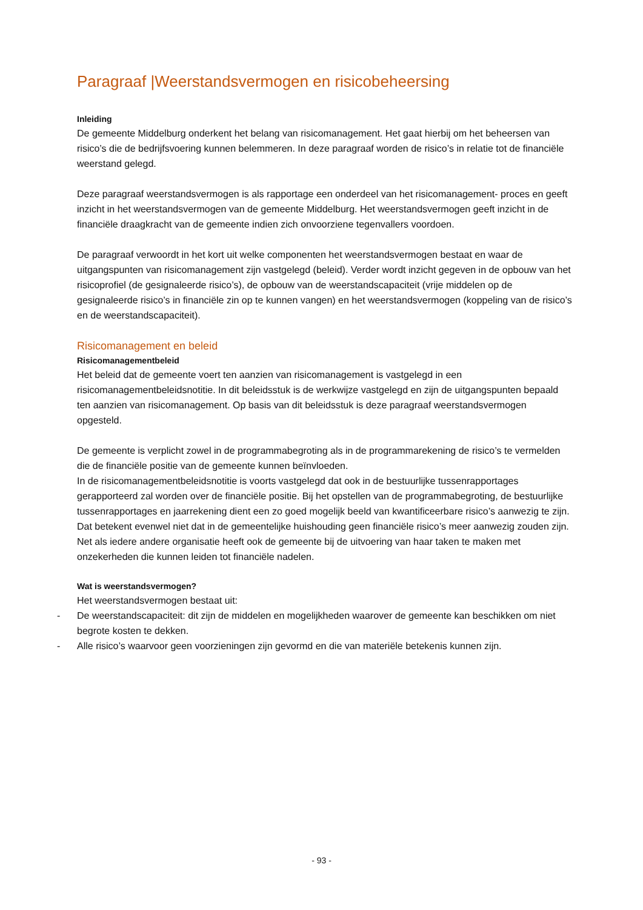Paragraaf |Weerstandsvermogen en risicobeheersing
Inleiding
De gemeente Middelburg onderkent het belang van risicomanagement. Het gaat hierbij om het beheersen van risico’s die de bedrijfsvoering kunnen belemmeren. In deze paragraaf worden de risico’s in relatie tot de financiële weerstand gelegd.
Deze paragraaf weerstandsvermogen is als rapportage een onderdeel van het risicomanagement- proces en geeft inzicht in het weerstandsvermogen van de gemeente Middelburg. Het weerstandsvermogen geeft inzicht in de financiële draagkracht van de gemeente indien zich onvoorziene tegenvallers voordoen.
De paragraaf verwoordt in het kort uit welke componenten het weerstandsvermogen bestaat en waar de uitgangspunten van risicomanagement zijn vastgelegd (beleid). Verder wordt inzicht gegeven in de opbouw van het risicoprofiel (de gesignaleerde risico’s), de opbouw van de weerstandscapaciteit (vrije middelen op de gesignaleerde risico’s in financiële zin op te kunnen vangen) en het weerstandsvermogen (koppeling van de risico’s en de weerstandscapaciteit).
Risicomanagement en beleid
Risicomanagementbeleid
Het beleid dat de gemeente voert ten aanzien van risicomanagement is vastgelegd in een risicomanagementbeleidsnotitie. In dit beleidsstuk is de werkwijze vastgelegd en zijn de uitgangspunten bepaald ten aanzien van risicomanagement. Op basis van dit beleidsstuk is deze paragraaf weerstandsvermogen opgesteld.
De gemeente is verplicht zowel in de programmabegroting als in de programmarekening de risico’s te vermelden die de financiële positie van de gemeente kunnen beïnvloeden.
In de risicomanagementbeleidsnotitie is voorts vastgelegd dat ook in de bestuurlijke tussenrapportages gerapporteerd zal worden over de financiële positie. Bij het opstellen van de programmabegroting, de bestuurlijke tussenrapportages en jaarrekening dient een zo goed mogelijk beeld van kwantificeerbare risico’s aanwezig te zijn. Dat betekent evenwel niet dat in de gemeentelijke huishouding geen financiële risico’s meer aanwezig zouden zijn. Net als iedere andere organisatie heeft ook de gemeente bij de uitvoering van haar taken te maken met onzekerheden die kunnen leiden tot financiële nadelen.
Wat is weerstandsvermogen?
Het weerstandsvermogen bestaat uit:
- De weerstandscapaciteit: dit zijn de middelen en mogelijkheden waarover de gemeente kan beschikken om niet begrote kosten te dekken.
- Alle risico’s waarvoor geen voorzieningen zijn gevormd en die van materiële betekenis kunnen zijn.
- 93 -